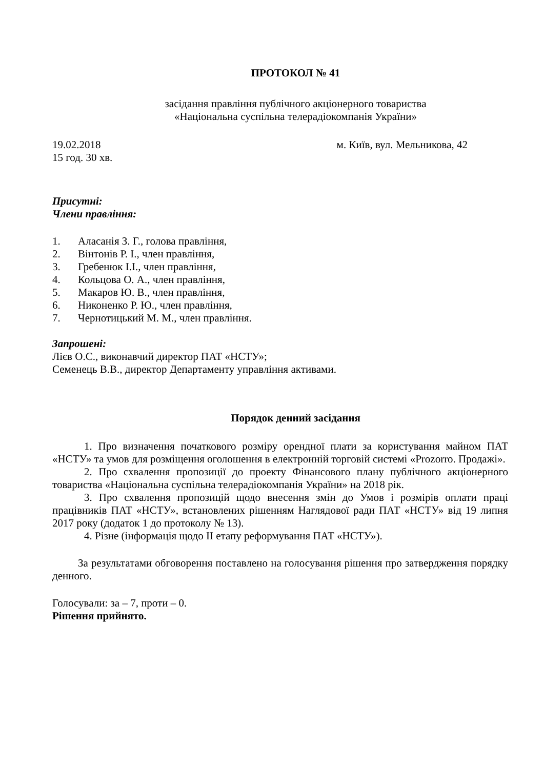ПРОТОКОЛ № 41
засідання правління публічного акціонерного товариства
«Національна суспільна телерадіокомпанія України»
19.02.2018 м. Київ, вул. Мельникова, 42
15 год. 30 хв.
Присутні:
Члени правління:
1. Аласанія З. Г., голова правління,
2. Вінтонів Р. І., член правління,
3. Гребенюк І.І., член правління,
4. Кольцова О. А., член правління,
5. Макаров Ю. В., член правління,
6. Никоненко Р. Ю., член правління,
7. Чернотицький М. М., член правління.
Запрошені:
Лієв О.С., виконавчий директор ПАТ «НСТУ»;
Семенець В.В., директор Департаменту управління активами.
Порядок денний засідання
1. Про визначення початкового розміру орендної плати за користування майном ПАТ «НСТУ» та умов для розміщення оголошення в електронній торговій системі «Prozorro. Продажі».
2. Про схвалення пропозиції до проекту Фінансового плану публічного акціонерного товариства «Національна суспільна телерадіокомпанія України» на 2018 рік.
3. Про схвалення пропозицій щодо внесення змін до Умов і розмірів оплати праці працівників ПАТ «НСТУ», встановлених рішенням Наглядової ради ПАТ «НСТУ» від 19 липня 2017 року (додаток 1 до протоколу № 13).
4. Різне (інформація щодо ІІ етапу реформування ПАТ «НСТУ»).
За результатами обговорення поставлено на голосування рішення про затвердження порядку денного.
Голосували: за – 7, проти – 0.
Рішення прийнято.